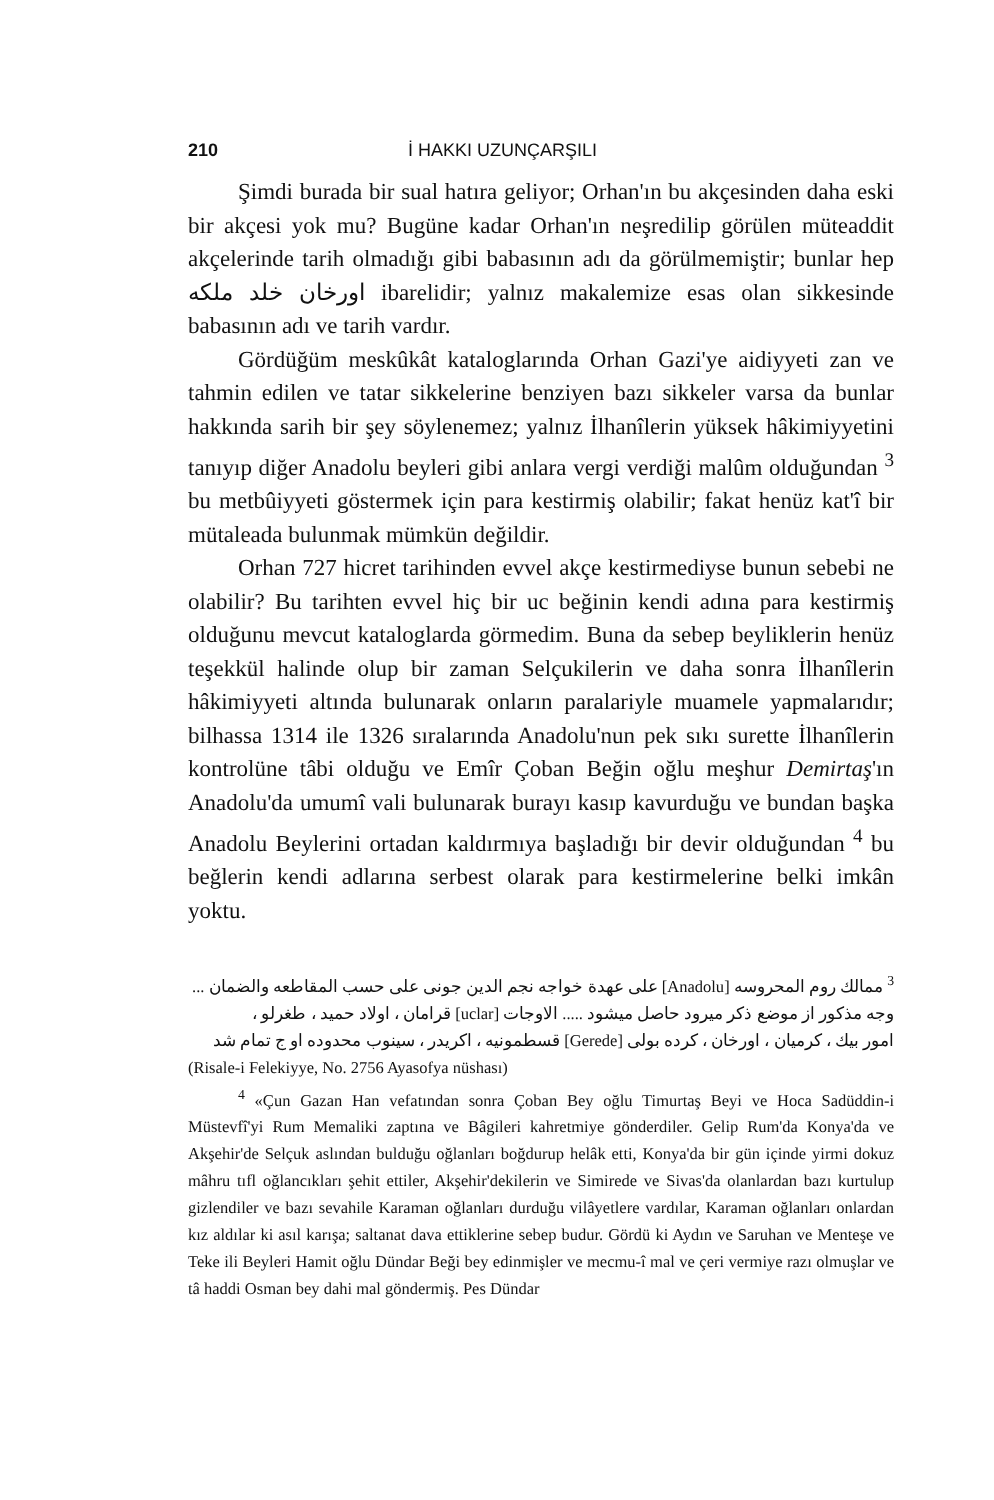210 İ HAKKI UZUNÇARŞILI
Şimdi burada bir sual hatıra geliyor; Orhan'ın bu akçesinden daha eski bir akçesi yok mu? Bugüne kadar Orhan'ın neşredilip görülen müteaddit akçelerinde tarih olmadığı gibi babasının adı da görülmemiştir; bunlar hep اورخان خلد ملكه ibarelidir; yalnız makalemize esas olan sikkesinde babasının adı ve tarih vardır.
Gördüğüm meskûkât kataloglarında Orhan Gazi'ye aidiyyeti zan ve tahmin edilen ve tatar sikkelerine benziyen bazı sikkeler varsa da bunlar hakkında sarih bir şey söylenemez; yalnız İlhanîlerin yüksek hâkimiyyetini tanıyıp diğer Anadolu beyleri gibi anlara vergi verdiği malûm olduğundan <sup>3</sup> bu metbûiyyeti göstermek için para kestirmiş olabilir; fakat henüz kat'î bir mütaleada bulunmak mümkün değildir.
Orhan 727 hicret tarihinden evvel akçe kestirmediyse bunun sebebi ne olabilir? Bu tarihten evvel hiç bir uc beğinin kendi adına para kestirmiş olduğunu mevcut kataloglarda görmedim. Buna da sebep beyliklerin henüz teşekkül halinde olup bir zaman Selçukilerin ve daha sonra İlhanîlerin hâkimiyyeti altında bulunarak onların paralariyle muamele yapmalarıdır; bilhassa 1314 ile 1326 sıralarında Anadolu'nun pek sıkı surette İlhanîlerin kontrolüne tâbi olduğu ve Emîr Çoban Beğin oğlu meşhur Demirtaş'ın Anadolu'da umumî vali bulunarak burayı kasıp kavurduğu ve bundan başka Anadolu Beylerini ortadan kaldırmıya başladığı bir devir olduğundan <sup>4</sup> bu beğlerin kendi adlarına serbest olarak para kestirmelerine belki imkân yoktu.
<sup>3</sup> ممالك روم المحروسه [Anadolu] على عهدة خواجه نجم الدين جونى على حسب المقاطعه والضمان ...
وجه مذكور از موضع ذكر ميرود حاصل ميشود ..... الاوجات [uclar] قرامان ، اولاد حميد ، طغرلو ،
امور بيك ، كرميان ، اورخان ، كرده بولى [Gerede] قسطمونيه ، اكريدر ، سينوب محدوده او ج تمام شد
(Risale-i Felekiyye, No. 2756 Ayasofya nüshası)
<sup>4</sup> «Çun Gazan Han vefatından sonra Çoban Bey oğlu Timurtaş Beyi ve Hoca Sadüddin-i Müstevfî'yi Rum Memaliki zaptına ve Bâgileri kahretmiye gönderdiler. Gelip Rum'da Konya'da ve Akşehir'de Selçuk aslından bulduğu oğlanları boğdurup helâk etti, Konya'da bir gün içinde yirmi dokuz mâhru tıfl oğlancıkları şehit ettiler, Akşehir'dekilerin ve Simirede ve Sivas'da olanlardan bazı kurtulup gizlendiler ve bazı sevahile Karaman oğlanları durduğu vilâyetlere vardılar, Karaman oğlanları onlardan kız aldılar ki asıl karışa; saltanat dava ettiklerine sebep budur. Gördü ki Aydın ve Saruhan ve Menteşe ve Teke ili Beyleri Hamit oğlu Dündar Beği bey edinmişler ve mecmu-î mal ve çeri vermiye razı olmuşlar ve tâ haddi Osman bey dahi mal göndermiş. Pes Dündar